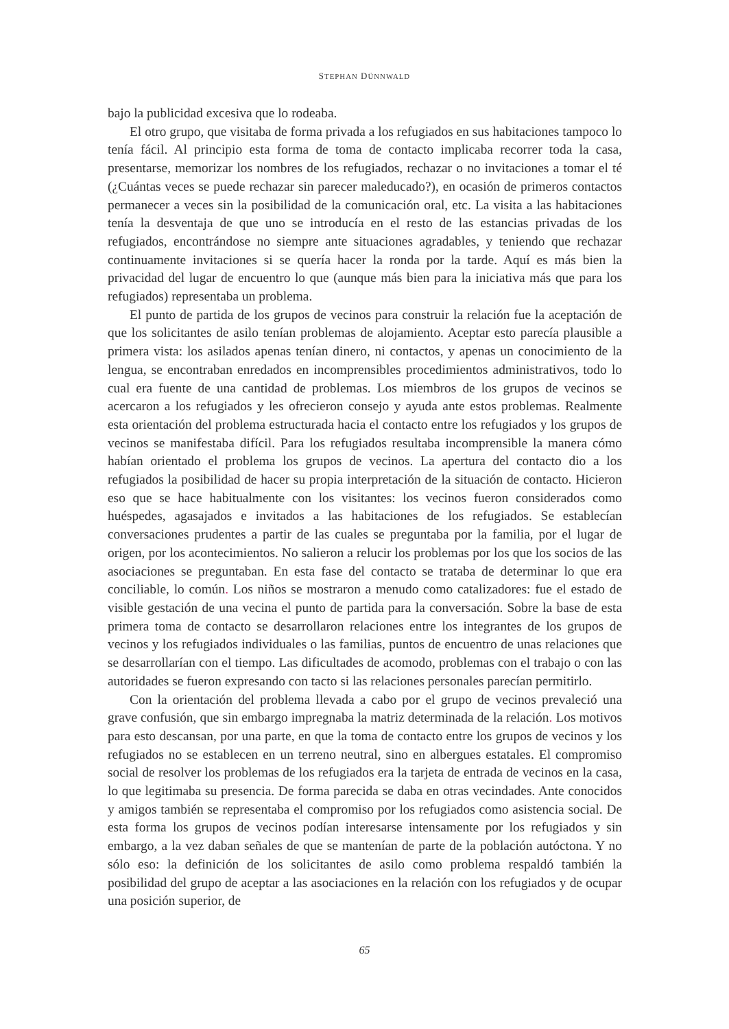STEPHAN DÜNNWALD
bajo la publicidad excesiva que lo rodeaba.
El otro grupo, que visitaba de forma privada a los refugiados en sus habitaciones tampoco lo tenía fácil. Al principio esta forma de toma de contacto implicaba recorrer toda la casa, presentarse, memorizar los nombres de los refugiados, rechazar o no invitaciones a tomar el té (¿Cuántas veces se puede rechazar sin parecer maleducado?), en ocasión de primeros contactos permanecer a veces sin la posibilidad de la comunicación oral, etc. La visita a las habitaciones tenía la desventaja de que uno se introducía en el resto de las estancias privadas de los refugiados, encontrándose no siempre ante situaciones agradables, y teniendo que rechazar continuamente invitaciones si se quería hacer la ronda por la tarde. Aquí es más bien la privacidad del lugar de encuentro lo que (aunque más bien para la iniciativa más que para los refugiados) representaba un problema.
El punto de partida de los grupos de vecinos para construir la relación fue la aceptación de que los solicitantes de asilo tenían problemas de alojamiento. Aceptar esto parecía plausible a primera vista: los asilados apenas tenían dinero, ni contactos, y apenas un conocimiento de la lengua, se encontraban enredados en incomprensibles procedimientos administrativos, todo lo cual era fuente de una cantidad de problemas. Los miembros de los grupos de vecinos se acercaron a los refugiados y les ofrecieron consejo y ayuda ante estos problemas. Realmente esta orientación del problema estructurada hacia el contacto entre los refugiados y los grupos de vecinos se manifestaba difícil. Para los refugiados resultaba incomprensible la manera cómo habían orientado el problema los grupos de vecinos. La apertura del contacto dio a los refugiados la posibilidad de hacer su propia interpretación de la situación de contacto. Hicieron eso que se hace habitualmente con los visitantes: los vecinos fueron considerados como huéspedes, agasajados e invitados a las habitaciones de los refugiados. Se establecían conversaciones prudentes a partir de las cuales se preguntaba por la familia, por el lugar de origen, por los acontecimientos. No salieron a relucir los problemas por los que los socios de las asociaciones se preguntaban. En esta fase del contacto se trataba de determinar lo que era conciliable, lo común. Los niños se mostraron a menudo como catalizadores: fue el estado de visible gestación de una vecina el punto de partida para la conversación. Sobre la base de esta primera toma de contacto se desarrollaron relaciones entre los integrantes de los grupos de vecinos y los refugiados individuales o las familias, puntos de encuentro de unas relaciones que se desarrollarían con el tiempo. Las dificultades de acomodo, problemas con el trabajo o con las autoridades se fueron expresando con tacto si las relaciones personales parecían permitirlo.
Con la orientación del problema llevada a cabo por el grupo de vecinos prevaleció una grave confusión, que sin embargo impregnaba la matriz determinada de la relación. Los motivos para esto descansan, por una parte, en que la toma de contacto entre los grupos de vecinos y los refugiados no se establecen en un terreno neutral, sino en albergues estatales. El compromiso social de resolver los problemas de los refugiados era la tarjeta de entrada de vecinos en la casa, lo que legitimaba su presencia. De forma parecida se daba en otras vecindades. Ante conocidos y amigos también se representaba el compromiso por los refugiados como asistencia social. De esta forma los grupos de vecinos podían interesarse intensamente por los refugiados y sin embargo, a la vez daban señales de que se mantenían de parte de la población autóctona. Y no sólo eso: la definición de los solicitantes de asilo como problema respaldó también la posibilidad del grupo de aceptar a las asociaciones en la relación con los refugiados y de ocupar una posición superior, de
65